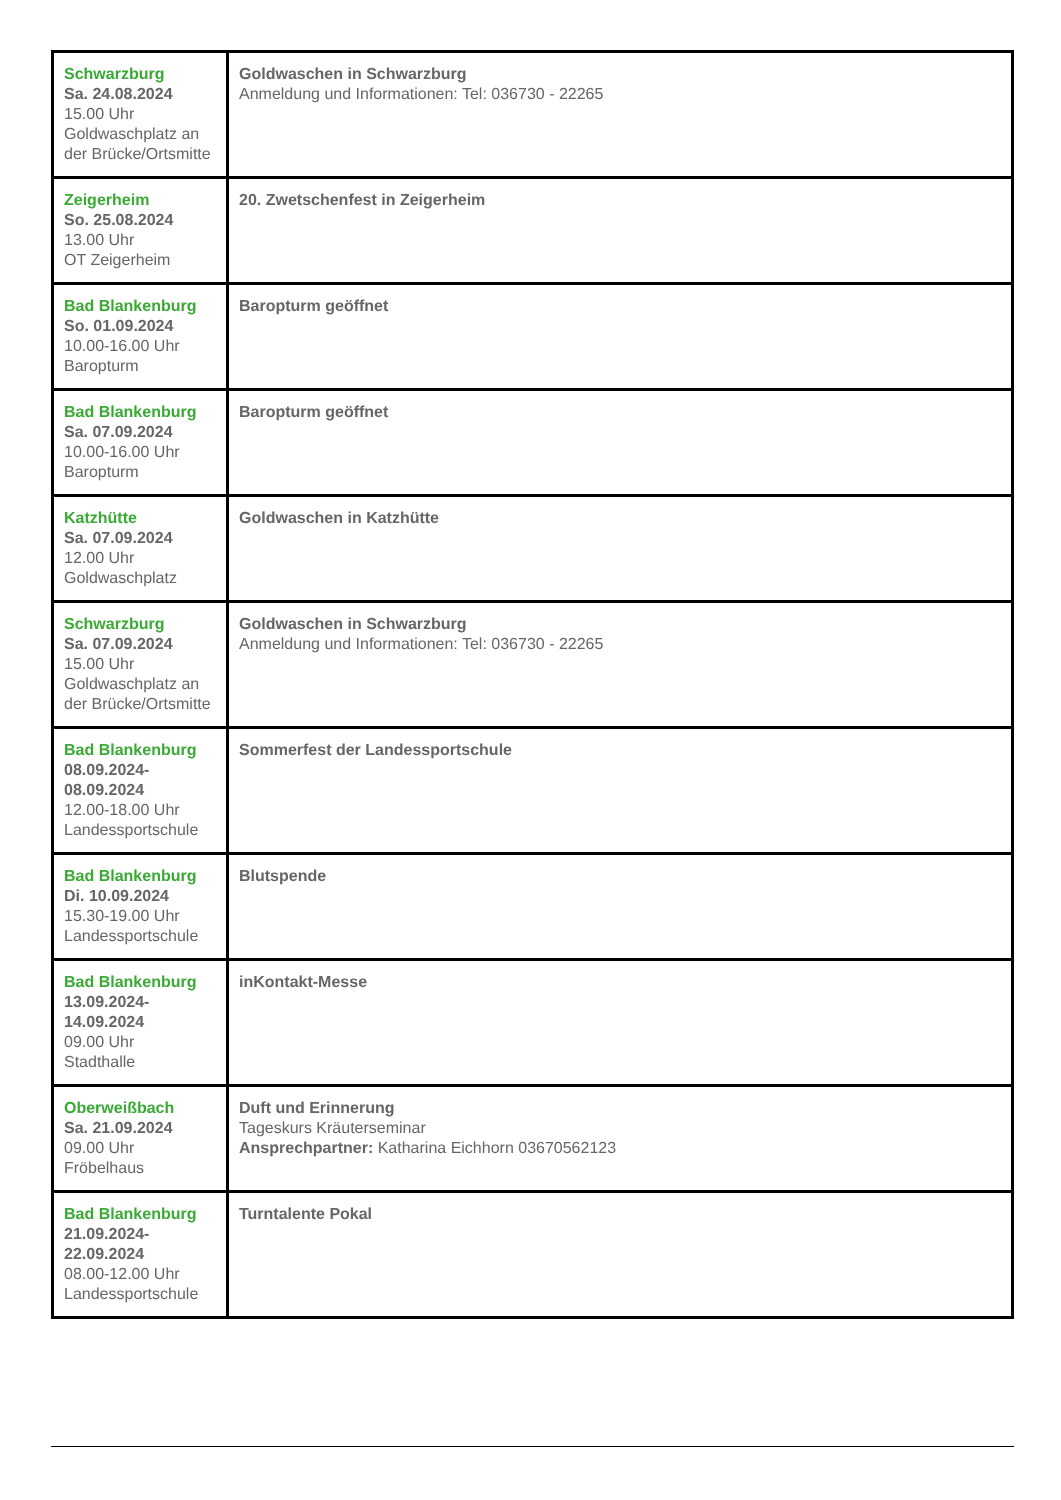| Schwarzburg Sa. 24.08.2024 15.00 Uhr Goldwaschplatz an der Brücke/Ortsmitte | Goldwaschen in Schwarzburg Anmeldung und Informationen: Tel: 036730 - 22265 |
| Zeigerheim So. 25.08.2024 13.00 Uhr OT Zeigerheim | 20. Zwetschenfest in Zeigerheim |
| Bad Blankenburg So. 01.09.2024 10.00-16.00 Uhr Baropturm | Baropturm geöffnet |
| Bad Blankenburg Sa. 07.09.2024 10.00-16.00 Uhr Baropturm | Baropturm geöffnet |
| Katzhütte Sa. 07.09.2024 12.00 Uhr Goldwaschplatz | Goldwaschen in Katzhütte |
| Schwarzburg Sa. 07.09.2024 15.00 Uhr Goldwaschplatz an der Brücke/Ortsmitte | Goldwaschen in Schwarzburg Anmeldung und Informationen: Tel: 036730 - 22265 |
| Bad Blankenburg 08.09.2024- 08.09.2024 12.00-18.00 Uhr Landessportschule | Sommerfest der Landessportschule |
| Bad Blankenburg Di. 10.09.2024 15.30-19.00 Uhr Landessportschule | Blutspende |
| Bad Blankenburg 13.09.2024- 14.09.2024 09.00 Uhr Stadthalle | inKontakt-Messe |
| Oberweißbach Sa. 21.09.2024 09.00 Uhr Fröbelhaus | Duft und Erinnerung Tageskurs Kräuterseminar Ansprechpartner: Katharina Eichhorn 03670562123 |
| Bad Blankenburg 21.09.2024- 22.09.2024 08.00-12.00 Uhr Landessportschule | Turntalente Pokal |